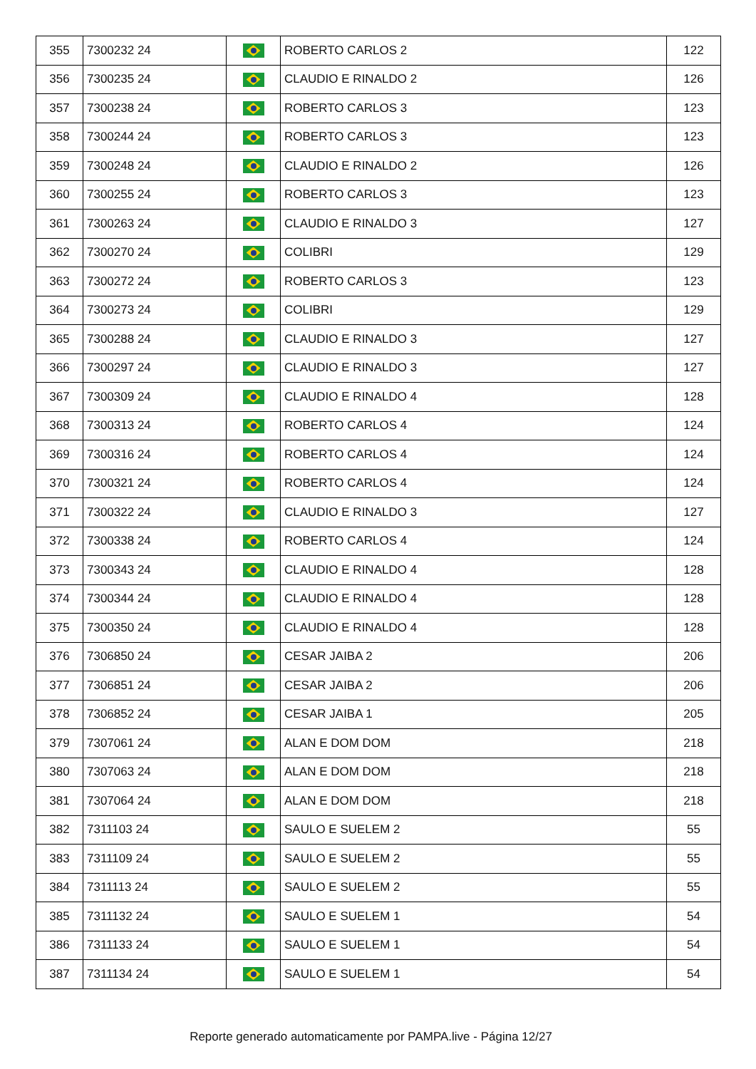| 355 | 7300232 24 | | ROBERTO CARLOS 2 | 122 |
| 356 | 7300235 24 | | CLAUDIO E RINALDO 2 | 126 |
| 357 | 7300238 24 | | ROBERTO CARLOS 3 | 123 |
| 358 | 7300244 24 | | ROBERTO CARLOS 3 | 123 |
| 359 | 7300248 24 | | CLAUDIO E RINALDO 2 | 126 |
| 360 | 7300255 24 | | ROBERTO CARLOS 3 | 123 |
| 361 | 7300263 24 | | CLAUDIO E RINALDO 3 | 127 |
| 362 | 7300270 24 | | COLIBRI | 129 |
| 363 | 7300272 24 | | ROBERTO CARLOS 3 | 123 |
| 364 | 7300273 24 | | COLIBRI | 129 |
| 365 | 7300288 24 | | CLAUDIO E RINALDO 3 | 127 |
| 366 | 7300297 24 | | CLAUDIO E RINALDO 3 | 127 |
| 367 | 7300309 24 | | CLAUDIO E RINALDO 4 | 128 |
| 368 | 7300313 24 | | ROBERTO CARLOS 4 | 124 |
| 369 | 7300316 24 | | ROBERTO CARLOS 4 | 124 |
| 370 | 7300321 24 | | ROBERTO CARLOS 4 | 124 |
| 371 | 7300322 24 | | CLAUDIO E RINALDO 3 | 127 |
| 372 | 7300338 24 | | ROBERTO CARLOS 4 | 124 |
| 373 | 7300343 24 | | CLAUDIO E RINALDO 4 | 128 |
| 374 | 7300344 24 | | CLAUDIO E RINALDO 4 | 128 |
| 375 | 7300350 24 | | CLAUDIO E RINALDO 4 | 128 |
| 376 | 7306850 24 | | CESAR JAIBA 2 | 206 |
| 377 | 7306851 24 | | CESAR JAIBA 2 | 206 |
| 378 | 7306852 24 | | CESAR JAIBA 1 | 205 |
| 379 | 7307061 24 | | ALAN E DOM DOM | 218 |
| 380 | 7307063 24 | | ALAN E DOM DOM | 218 |
| 381 | 7307064 24 | | ALAN E DOM DOM | 218 |
| 382 | 7311103 24 | | SAULO E SUELEM 2 | 55 |
| 383 | 7311109 24 | | SAULO E SUELEM 2 | 55 |
| 384 | 7311113 24 | | SAULO E SUELEM 2 | 55 |
| 385 | 7311132 24 | | SAULO E SUELEM 1 | 54 |
| 386 | 7311133 24 | | SAULO E SUELEM 1 | 54 |
| 387 | 7311134 24 | | SAULO E SUELEM 1 | 54 |
Reporte generado automaticamente por PAMPA.live - Página 12/27